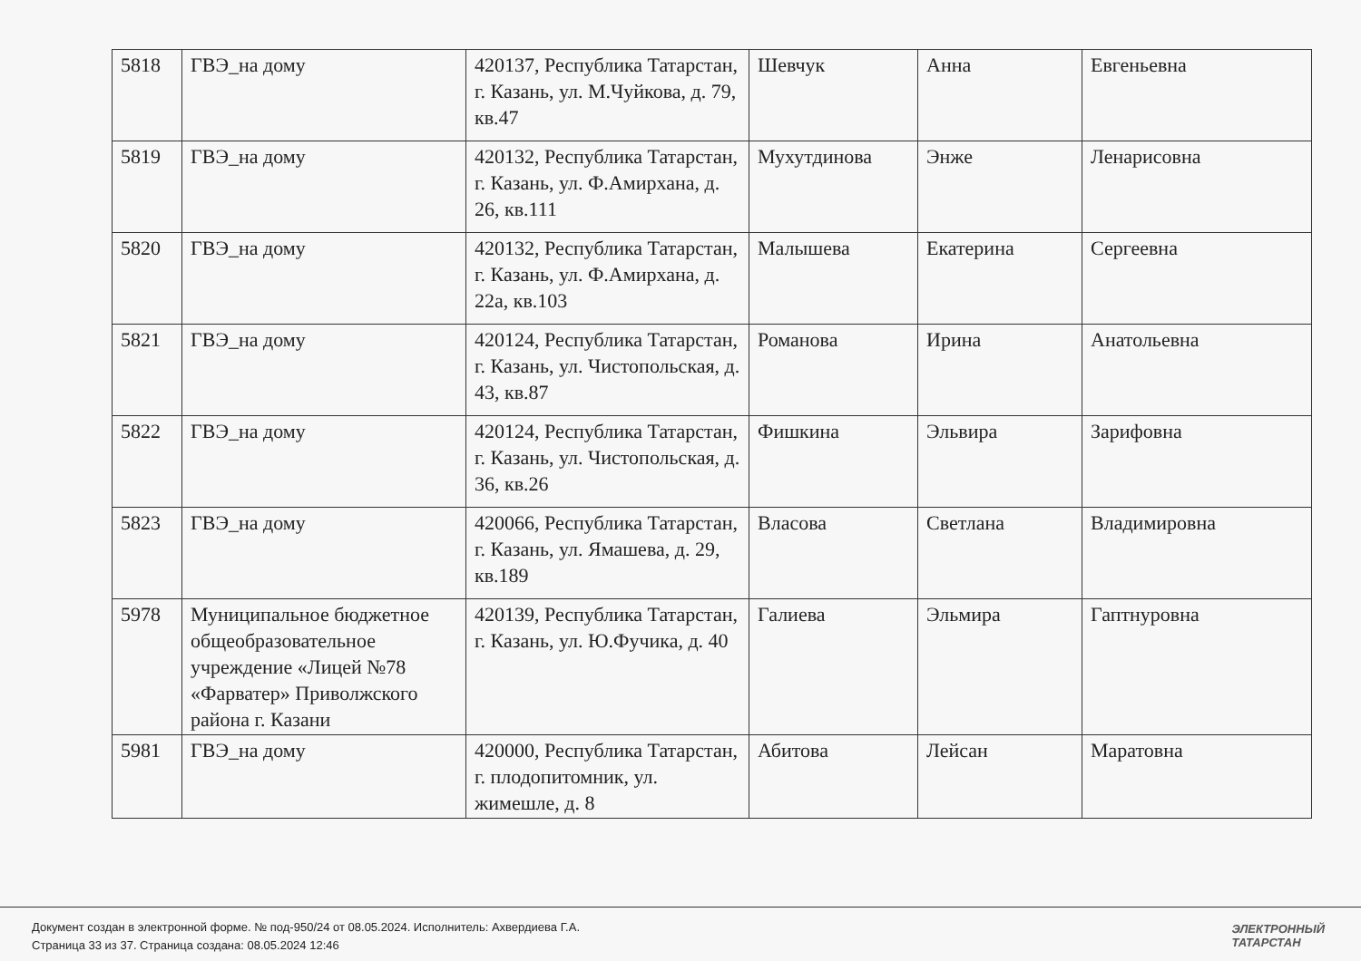| 5818 | ГВЭ_на дому | 420137, Республика Татарстан, г. Казань, ул. М.Чуйкова, д. 79, кв.47 | Шевчук | Анна | Евгеньевна |
| 5819 | ГВЭ_на дому | 420132, Республика Татарстан, г. Казань, ул. Ф.Амирхана, д. 26, кв.111 | Мухутдинова | Энже | Ленарисовна |
| 5820 | ГВЭ_на дому | 420132, Республика Татарстан, г. Казань, ул. Ф.Амирхана, д. 22а, кв.103 | Малышева | Екатерина | Сергеевна |
| 5821 | ГВЭ_на дому | 420124, Республика Татарстан, г. Казань, ул. Чистопольская, д. 43, кв.87 | Романова | Ирина | Анатольевна |
| 5822 | ГВЭ_на дому | 420124, Республика Татарстан, г. Казань, ул. Чистопольская, д. 36, кв.26 | Фишкина | Эльвира | Зарифовна |
| 5823 | ГВЭ_на дому | 420066, Республика Татарстан, г. Казань, ул. Ямашева, д. 29, кв.189 | Власова | Светлана | Владимировна |
| 5978 | Муниципальное бюджетное общеобразовательное учреждение «Лицей №78 «Фарватер» Приволжского района г. Казани | 420139, Республика Татарстан, г. Казань, ул. Ю.Фучика, д. 40 | Галиева | Эльмира | Гаптнуровна |
| 5981 | ГВЭ_на дому | 420000, Республика Татарстан, г. плодопитомник, ул. жимешле, д. 8 | Абитова | Лейсан | Маратовна |
Документ создан в электронной форме. № под-950/24 от 08.05.2024. Исполнитель: Ахвердиева Г.А.
Страница 33 из 37. Страница создана: 08.05.2024 12:46
ЭЛЕКТРОННЫЙ
ТАТАРСТАН